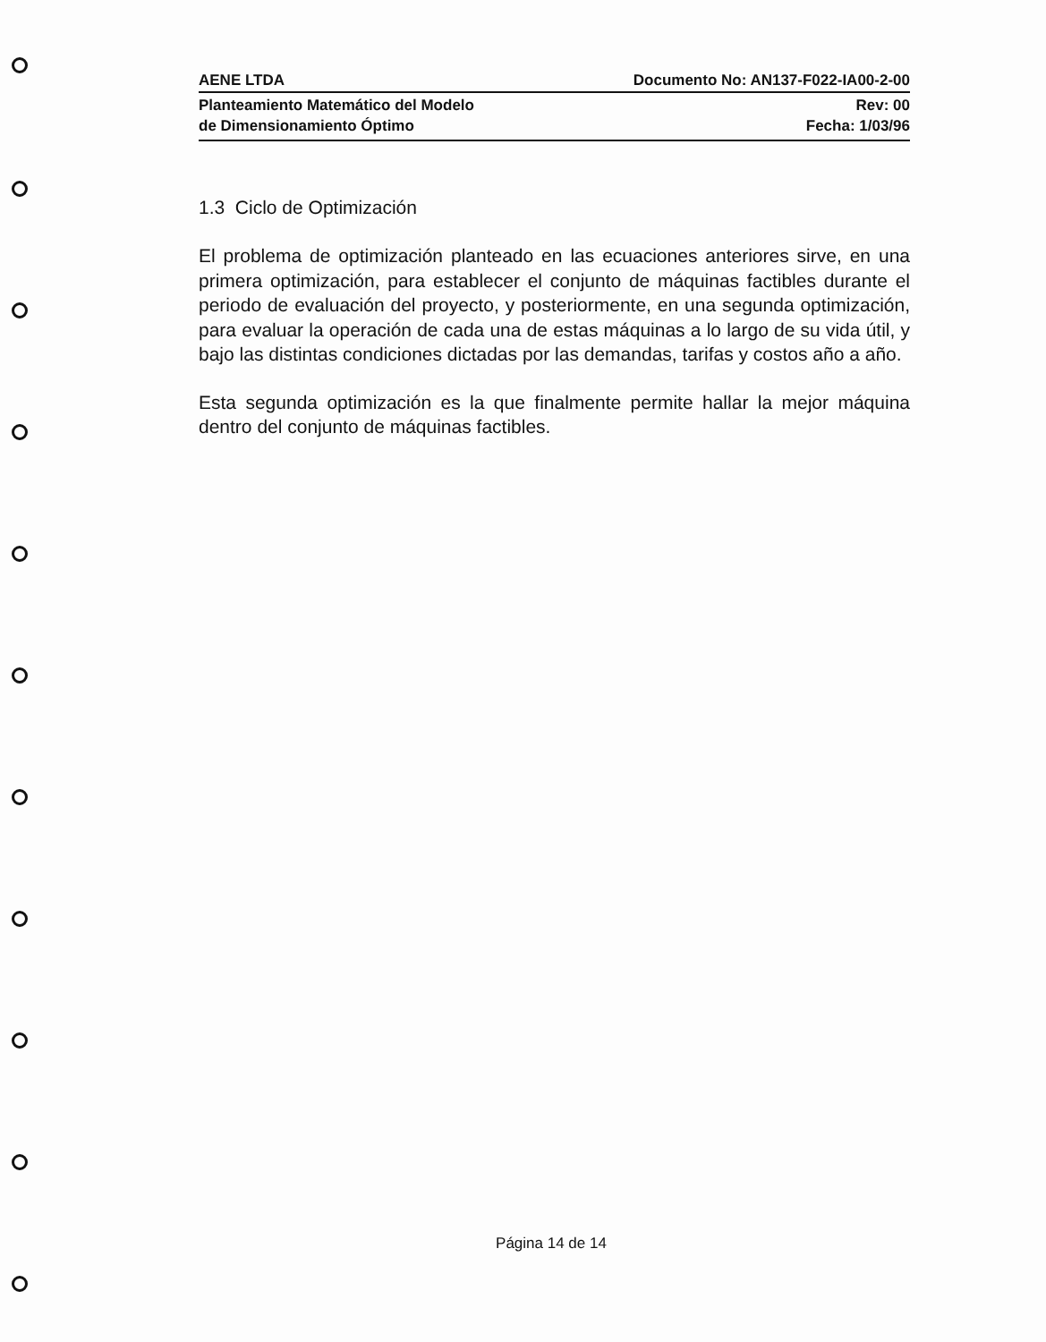AENE LTDA Documento No: AN137-F022-IA00-2-00
Planteamiento Matemático del Modelo
de Dimensionamiento Óptimo Rev: 00
Fecha: 1/03/96
1.3 Ciclo de Optimización
El problema de optimización planteado en las ecuaciones anteriores sirve, en una primera optimización, para establecer el conjunto de máquinas factibles durante el periodo de evaluación del proyecto, y posteriormente, en una segunda optimización, para evaluar la operación de cada una de estas máquinas a lo largo de su vida útil, y bajo las distintas condiciones dictadas por las demandas, tarifas y costos año a año.
Esta segunda optimización es la que finalmente permite hallar la mejor máquina dentro del conjunto de máquinas factibles.
Página 14 de 14